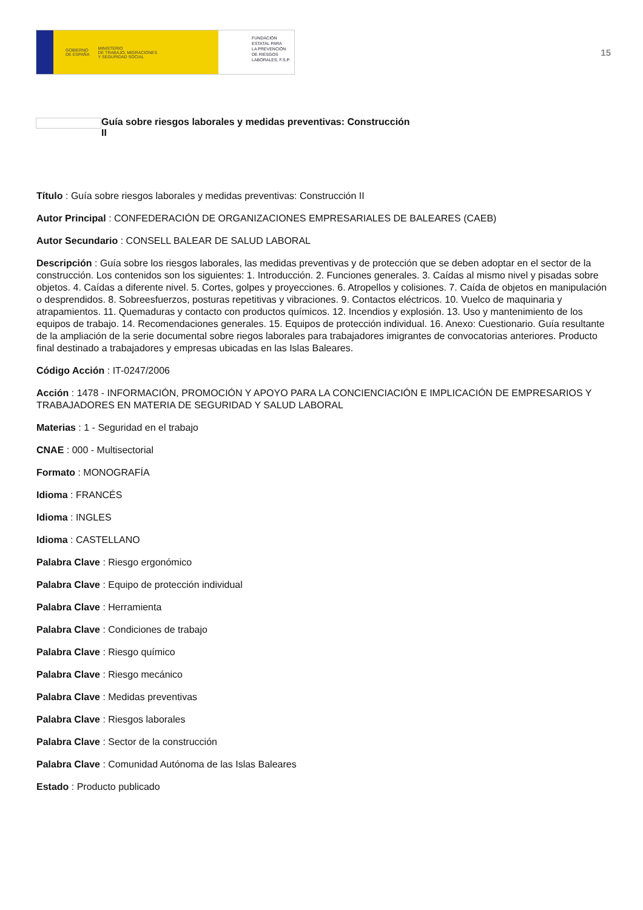GOBIERNO
DE ESPAÑA MINISTERIO
DE TRABAJO, MIGRACIONES
Y SEGURIDAD SOCIAL
FUNDACIÓN
ESTATAL PARA
LA PREVENCIÓN
DE RIESGOS
LABORALES, F.S.P.
15
Guía sobre riesgos laborales y medidas preventivas: Construcción
II
Título : Guía sobre riesgos laborales y medidas preventivas: Construcción II
Autor Principal : CONFEDERACIÓN DE ORGANIZACIONES EMPRESARIALES DE BALEARES (CAEB)
Autor Secundario : CONSELL BALEAR DE SALUD LABORAL
Descripción : Guía sobre los riesgos laborales, las medidas preventivas y de protección que se deben adoptar en el sector de la construcción. Los contenidos son los siguientes: 1. Introducción. 2. Funciones generales. 3. Caídas al mismo nivel y pisadas sobre objetos. 4. Caídas a diferente nivel. 5. Cortes, golpes y proyecciones. 6. Atropellos y colisiones. 7. Caída de objetos en manipulación o desprendidos. 8. Sobreesfuerzos, posturas repetitivas y vibraciones. 9. Contactos eléctricos. 10. Vuelco de maquinaria y atrapamientos. 11. Quemaduras y contacto con productos químicos. 12. Incendios y explosión. 13. Uso y mantenimiento de los equipos de trabajo. 14. Recomendaciones generales. 15. Equipos de protección individual. 16. Anexo: Cuestionario. Guía resultante de la ampliación de la serie documental sobre riegos laborales para trabajadores imigrantes de convocatorias anteriores. Producto final destinado a trabajadores y empresas ubicadas en las Islas Baleares.
Código Acción : IT-0247/2006
Acción : 1478 - INFORMACIÓN, PROMOCIÓN Y APOYO PARA LA CONCIENCIACIÓN E IMPLICACIÓN DE EMPRESARIOS Y TRABAJADORES EN MATERIA DE SEGURIDAD Y SALUD LABORAL
Materias : 1 - Seguridad en el trabajo
CNAE : 000 - Multisectorial
Formato : MONOGRAFÍA
Idioma : FRANCÉS
Idioma : INGLES
Idioma : CASTELLANO
Palabra Clave : Riesgo ergonómico
Palabra Clave : Equipo de protección individual
Palabra Clave : Herramienta
Palabra Clave : Condiciones de trabajo
Palabra Clave : Riesgo químico
Palabra Clave : Riesgo mecánico
Palabra Clave : Medidas preventivas
Palabra Clave : Riesgos laborales
Palabra Clave : Sector de la construcción
Palabra Clave : Comunidad Autónoma de las Islas Baleares
Estado : Producto publicado